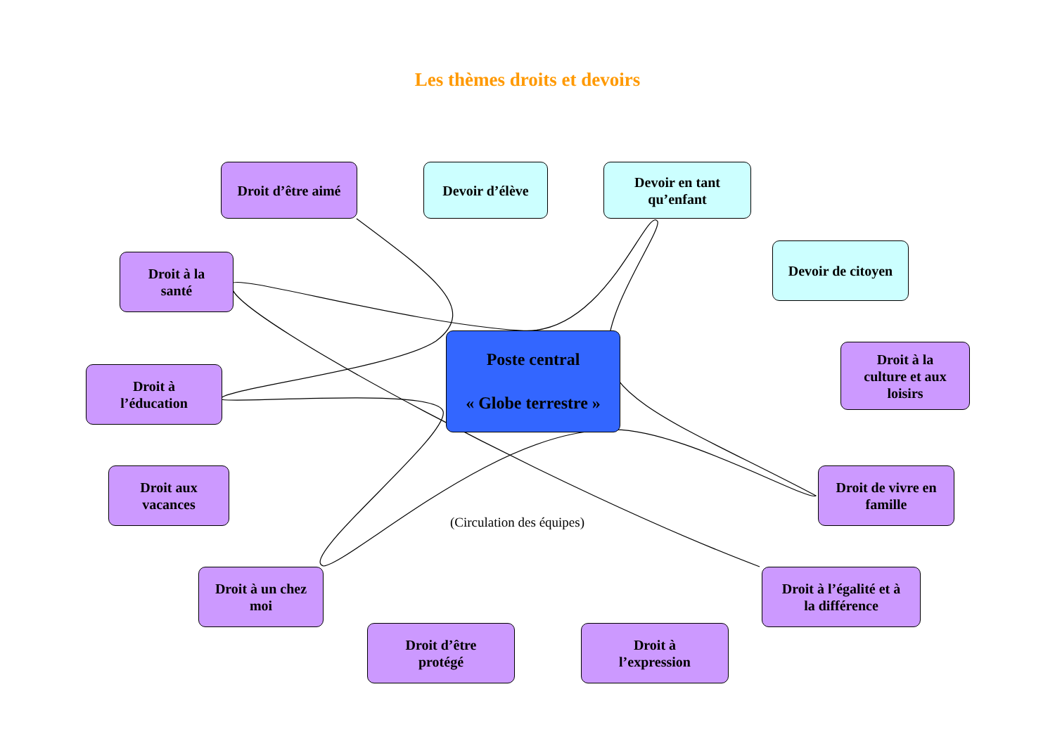Les thèmes droits et devoirs
Droit d’être aimé
Devoir d’élève
Devoir en tant
qu’enfant
Droit à la
santé
Devoir de citoyen
Poste central
« Globe terrestre »
Droit à
l’éducation
Droit à la
culture et aux
loisirs
Droit aux
vacances
Droit de vivre en
famille
(Circulation des équipes)
Droit à un chez
moi
Droit à l’égalité et à
la différence
Droit d’être
protégé
Droit à
l’expression